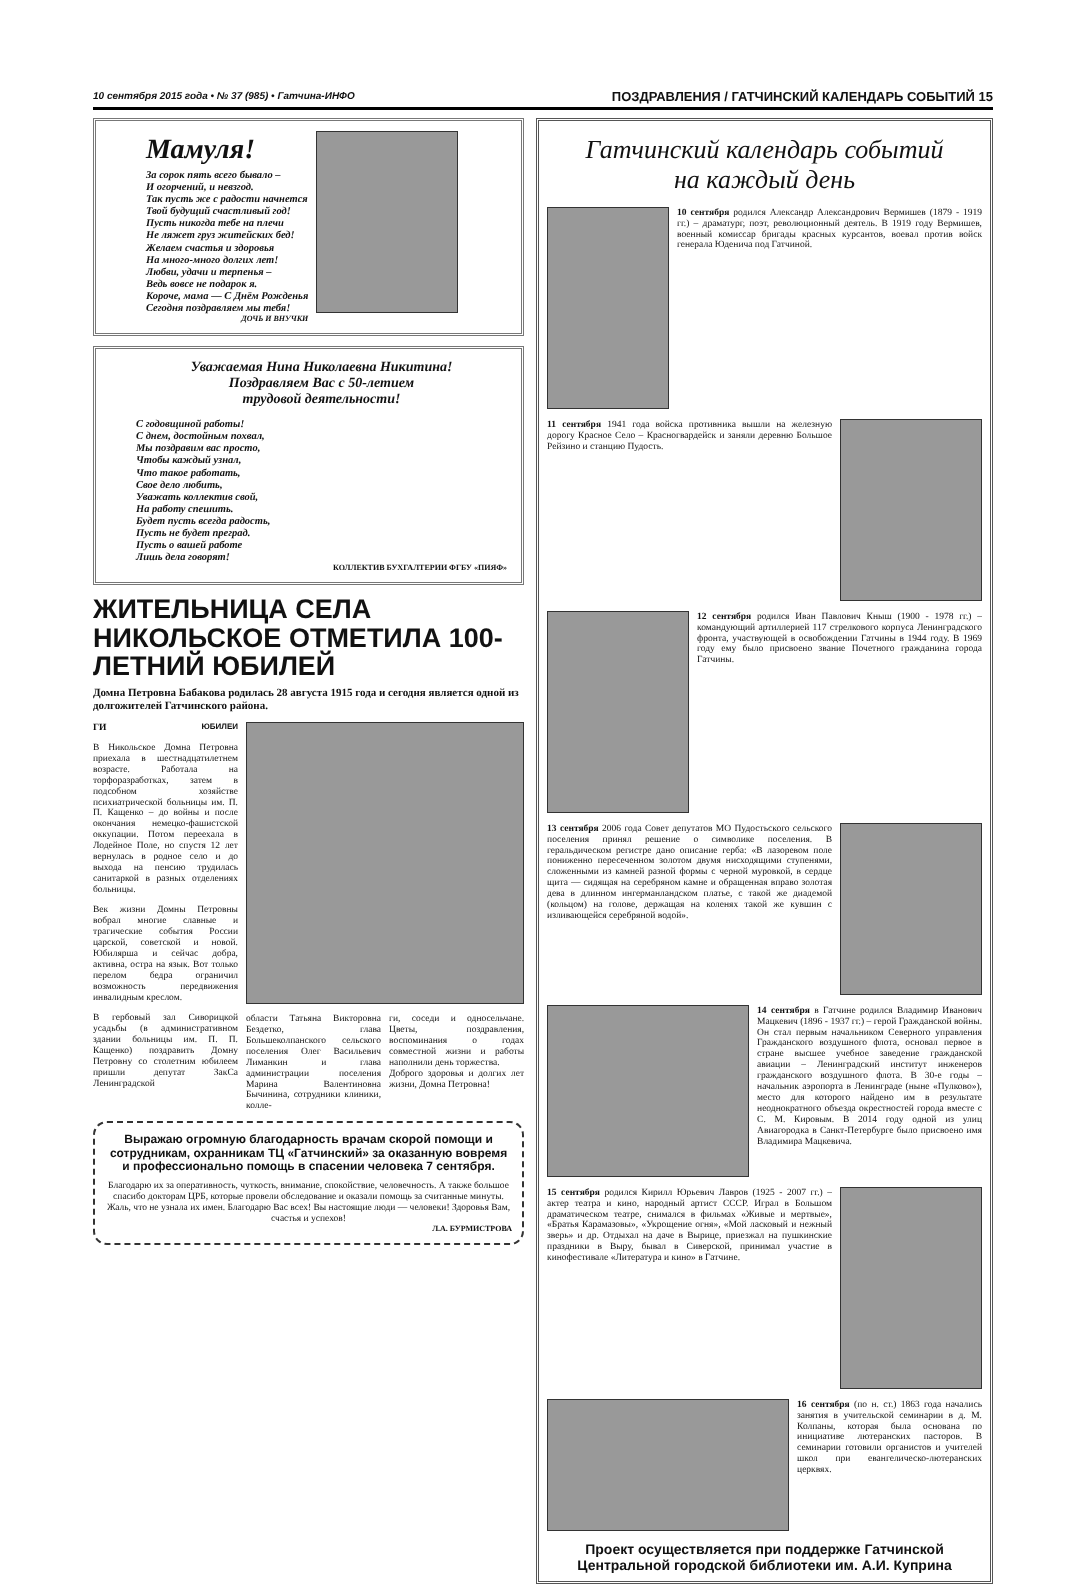10 сентября 2015 года • № 37 (985) • Гатчина-ИНФО ПОЗДРАВЛЕНИЯ / ГАТЧИНСКИЙ КАЛЕНДАРЬ СОБЫТИЙ 15
Мамуля!
За сорок пять всего бывало –
И огорчений, и невзгод.
Так пусть же с радости начнется
Твой будущий счастливый год!
Пусть никогда тебе на плечи
Не ляжет груз житейских бед!
Желаем счастья и здоровья
На много-много долгих лет!
Любви, удачи и терпенья –
Ведь вовсе не подарок я.
Короче, мама — С Днём Рожденья
Сегодня поздравляем мы тебя!
ДОЧЬ И ВНУЧКИ
Уважаемая Нина Николаевна Никитина!
Поздравляем Вас с 50-летием
трудовой деятельности!
С годовщиной работы!
С днем, достойным похвал,
Мы поздравим вас просто,
Чтобы каждый узнал,
Что такое работать,
Свое дело любить,
Уважать коллектив свой,
На работу спешить.
Будет пусть всегда радость,
Пусть не будет преград.
Пусть о вашей работе
Лишь дела говорят!
КОЛЛЕКТИВ БУХГАЛТЕРИИ ФГБУ «ПИЯФ»
ЖИТЕЛЬНИЦА СЕЛА НИКОЛЬСКОЕ ОТМЕТИЛА 100-ЛЕТНИЙ ЮБИЛЕЙ
Домна Петровна Бабакова родилась 28 августа 1915 года и сегодня является одной из долгожителей Гатчинского района.
ГИ ЮБИЛЕИ
В Никольское Домна Петровна приехала в шестнадцатилетнем возрасте. Работала на торфоразработках, затем в подсобном хозяйстве психиатрической больницы им. П. П. Кащенко – до войны и после окончания немецко-фашистской оккупации. Потом переехала в Лодейное Поле, но спустя 12 лет вернулась в родное село и до выхода на пенсию трудилась санитаркой в разных отделениях больницы.
Век жизни Домны Петровны вобрал многие славные и трагические события России царской, советской и новой. Юбилярша и сейчас добра, активна, остра на язык. Вот только перелом бедра ограничил возможность передвижения инвалидным креслом.
В гербовый зал Сиворицкой усадьбы (в административном здании больницы им. П. П. Кащенко) поздравить Домну Петровну со столетним юбилеем пришли депутат ЗакСа Ленинградской
области Татьяна Викторовна Бездетко, глава Большеколпанского сельского поселения Олег Васильевич Лиманкин и глава администрации поселения Марина Валентиновна Бычинина, сотрудники клиники, колле-
ги, соседи и односельчане. Цветы, поздравления, воспоминания о годах совместной жизни и работы наполнили день торжества.
Доброго здоровья и долгих лет жизни, Домна Петровна!
Выражаю огромную благодарность врачам скорой помощи и сотрудникам, охранникам ТЦ «Гатчинский» за оказанную вовремя и профессионально помощь в спасении человека 7 сентября.
Благодарю их за оперативность, чуткость, внимание, спокойствие, человечность. А также большое спасибо докторам ЦРБ, которые провели обследование и оказали помощь за считанные минуты. Жаль, что не узнала их имен. Благодарю Вас всех! Вы настоящие люди — человеки! Здоровья Вам, счастья и успехов!
Л.А. БУРМИСТРОВА
Гатчинский календарь событий
на каждый день
10 сентября родился Александр Александрович Вермишев (1879 - 1919 гг.) – драматург, поэт, революционный деятель. В 1919 году Вермишев, военный комиссар бригады красных курсантов, воевал против войск генерала Юденича под Гатчиной.
11 сентября 1941 года войска противника вышли на железную дорогу Красное Село – Красногвардейск и заняли деревню Большое Рейзино и станцию Пудость.
12 сентября родился Иван Павлович Кныш (1900 - 1978 гг.) – командующий артиллерией 117 стрелкового корпуса Ленинградского фронта, участвующей в освобождении Гатчины в 1944 году. В 1969 году ему было присвоено звание Почетного гражданина города Гатчины.
13 сентября 2006 года Совет депутатов МО Пудостьского сельского поселения принял решение о символике поселения. В геральдическом регистре дано описание герба: «В лазоревом поле пониженно пересеченном золотом двумя нисходящими ступенями, сложенными из камней разной формы с черной муровкой, в сердце щита — сидящая на серебряном камне и обращенная вправо золотая дева в длинном ингерманландском платье, с такой же диадемой (кольцом) на голове, держащая на коленях такой же кувшин с изливающейся серебряной водой».
14 сентября в Гатчине родился Владимир Иванович Мацкевич (1896 - 1937 гг.) – герой Гражданской войны. Он стал первым начальником Северного управления Гражданского воздушного флота, основал первое в стране высшее учебное заведение гражданской авиации – Ленинградский институт инженеров гражданского воздушного флота. В 30-е годы – начальник аэропорта в Ленинграде (ныне «Пулково»), место для которого найдено им в результате неоднократного объезда окрестностей города вместе с С. М. Кировым. В 2014 году одной из улиц Авиагородка в Санкт-Петербурге было присвоено имя Владимира Мацкевича.
15 сентября родился Кирилл Юрьевич Лавров (1925 - 2007 гг.) – актер театра и кино, народный артист СССР. Играл в Большом драматическом театре, снимался в фильмах «Живые и мертвые», «Братья Карамазовы», «Укрощение огня», «Мой ласковый и нежный зверь» и др. Отдыхал на даче в Вырице, приезжал на пушкинские праздники в Выру, бывал в Сиверской, принимал участие в кинофестивале «Литература и кино» в Гатчине.
16 сентября (по н. ст.) 1863 года начались занятия в учительской семинарии в д. М. Колпаны, которая была основана по инициативе лютеранских пасторов. В семинарии готовили органистов и учителей школ при евангелическо-лютеранских церквях.
Проект осуществляется при поддержке Гатчинской
Центральной городской библиотеки им. А.И. Куприна